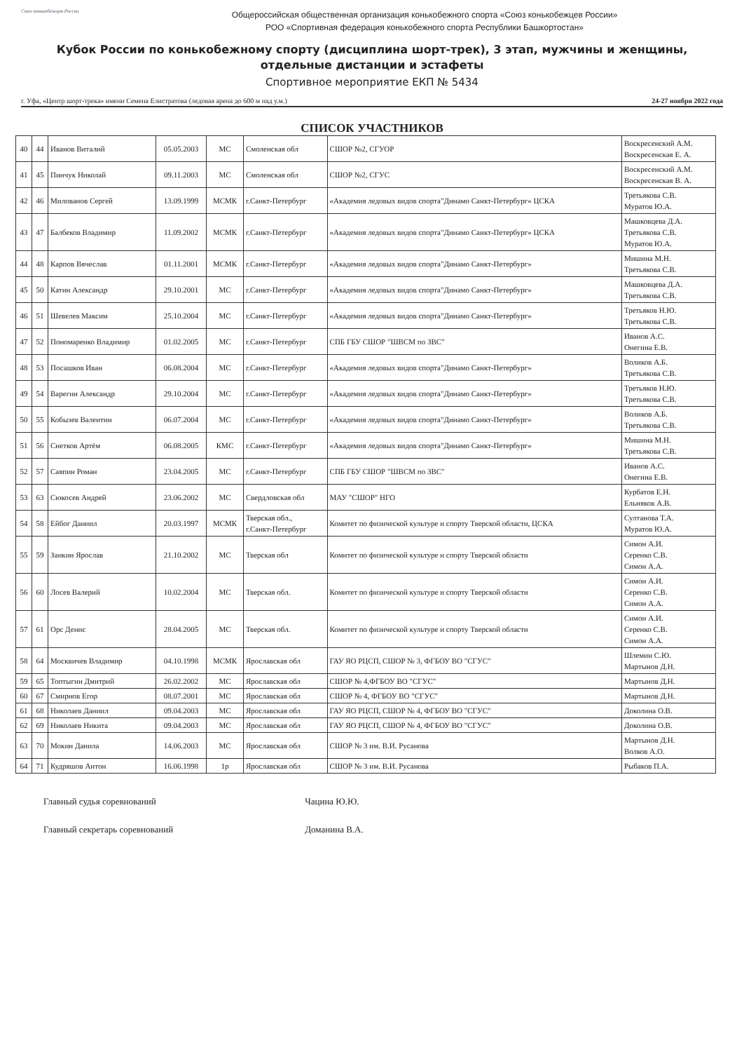Союз конькобежцев России
Общероссийская общественная организация конькобежного спорта «Союз конькобежцев России»
РОО «Спортивная федерация конькобежного спорта Республики Башкортостан»
Кубок России по конькобежному спорту (дисциплина шорт-трек), 3 этап, мужчины и женщины,
отдельные дистанции и эстафеты
Спортивное мероприятие ЕКП № 5434
г. Уфа, «Центр шорт-трека» имени Семена Елистратова (ледовая арена до 600 м над у.м.) 24-27 ноября 2022 года
СПИСОК УЧАСТНИКОВ
| 40 | 44 | Иванов Виталий | 05.05.2003 | МС | Смоленская обл | СШОР №2, СГУОР | Воскресенский А.М. Воскресенская Е. А. |
| 41 | 45 | Пинчук Николай | 09.11.2003 | МС | Смоленская обл | СШОР №2, СГУС | Воскресенский А.М. Воскресенская В. А. |
| 42 | 46 | Милованов Сергей | 13.09.1999 | МСМК | г.Санкт-Петербург | «Академия ледовых видов спорта"Динамо Санкт-Петербург» ЦСКА | Третьякова С.В. Муратов Ю.А. |
| 43 | 47 | Балбеков Владимир | 11.09.2002 | МСМК | г.Санкт-Петербург | «Академия ледовых видов спорта"Динамо Санкт-Петербург» ЦСКА | Машковцева Д.А. Третьякова С.В. Муратов Ю.А. |
| 44 | 48 | Карпов Вячеслав | 01.11.2001 | МСМК | г.Санкт-Петербург | «Академия ледовых видов спорта"Динамо Санкт-Петербург» | Мишина М.Н. Третьякова С.В. |
| 45 | 50 | Катин Александр | 29.10.2001 | МС | г.Санкт-Петербург | «Академия ледовых видов спорта"Динамо Санкт-Петербург» | Машковцева Д.А. Третьякова С.В. |
| 46 | 51 | Шевелев Максим | 25.10.2004 | МС | г.Санкт-Петербург | «Академия ледовых видов спорта"Динамо Санкт-Петербург» | Третьяков Н.Ю. Третьякова С.В. |
| 47 | 52 | Пономаренко Владимир | 01.02.2005 | МС | г.Санкт-Петербург | СПБ ГБУ СШОР "ШВСМ по ЗВС" | Иванов А.С. Онегина Е.В. |
| 48 | 53 | Посашков Иван | 06.08.2004 | МС | г.Санкт-Петербург | «Академия ледовых видов спорта"Динамо Санкт-Петербург» | Воликов А.Б. Третьякова С.В. |
| 49 | 54 | Варегин Александр | 29.10.2004 | МС | г.Санкт-Петербург | «Академия ледовых видов спорта"Динамо Санкт-Петербург» | Третьяков Н.Ю. Третьякова С.В. |
| 50 | 55 | Кобызев Валентин | 06.07.2004 | МС | г.Санкт-Петербург | «Академия ледовых видов спорта"Динамо Санкт-Петербург» | Воликов А.Б. Третьякова С.В. |
| 51 | 56 | Снетков Артём | 06.08.2005 | КМС | г.Санкт-Петербург | «Академия ледовых видов спорта"Динамо Санкт-Петербург» | Мишина М.Н. Третьякова С.В. |
| 52 | 57 | Саяпин Роман | 23.04.2005 | МС | г.Санкт-Петербург | СПБ ГБУ СШОР "ШВСМ по ЗВС" | Иванов А.С. Онегина Е.В. |
| 53 | 63 | Сюкосев Андрей | 23.06.2002 | МС | Свердловская обл | МАУ "СШОР" НГО | Курбатов Е.Н. Ельняков А.В. |
| 54 | 58 | Ейбог Даниил | 20.03.1997 | МСМК | Тверская обл., г.Санкт-Петербург | Комитет по физической культуре и спорту Тверской области, ЦСКА | Султанова Т.А. Муратов Ю.А. |
| 55 | 59 | Заикин Ярослав | 21.10.2002 | МС | Тверская обл | Комитет по физической культуре и спорту Тверской области | Симон А.И. Серенко С.В. Симон А.А. |
| 56 | 60 | Лосев Валерий | 10.02.2004 | МС | Тверская обл. | Комитет по физической культуре и спорту Тверской области | Симон А.И. Серенко С.В. Симон А.А. |
| 57 | 61 | Орс Денис | 28.04.2005 | МС | Тверская обл. | Комитет по физической культуре и спорту Тверской области | Симон А.И. Серенко С.В. Симон А.А. |
| 58 | 64 | Москвичев Владимир | 04.10.1998 | МСМК | Ярославская обл | ГАУ ЯО РЦСП, СШОР № 3, ФГБОУ ВО "СГУС" | Шлемин С.Ю. Мартынов Д.Н. |
| 59 | 65 | Топтыгин Дмитрий | 26.02.2002 | МС | Ярославская обл | СШОР № 4,ФГБОУ ВО "СГУС" | Мартынов Д.Н. |
| 60 | 67 | Смирнов Егор | 08.07.2001 | МС | Ярославская обл | СШОР № 4, ФГБОУ ВО "СГУС" | Мартынов Д.Н. |
| 61 | 68 | Николаев Даниил | 09.04.2003 | МС | Ярославская обл | ГАУ ЯО РЦСП, СШОР № 4, ФГБОУ ВО "СГУС" | Доколина О.В. |
| 62 | 69 | Николаев Никита | 09.04.2003 | МС | Ярославская обл | ГАУ ЯО РЦСП, СШОР № 4, ФГБОУ ВО "СГУС" | Доколина О.В. |
| 63 | 70 | Мокин Данила | 14.06.2003 | МС | Ярославская обл | СШОР № 3 им. В.И. Русанова | Мартынов Д.Н. Волков А.О. |
| 64 | 71 | Кудряшов Антон | 16.06.1998 | 1р | Ярославская обл | СШОР № 3 им. В.И. Русанова | Рыбаков П.А. |
Главный судья соревнований Чацина Ю.Ю.
Главный секретарь соревнований Доманина В.А.